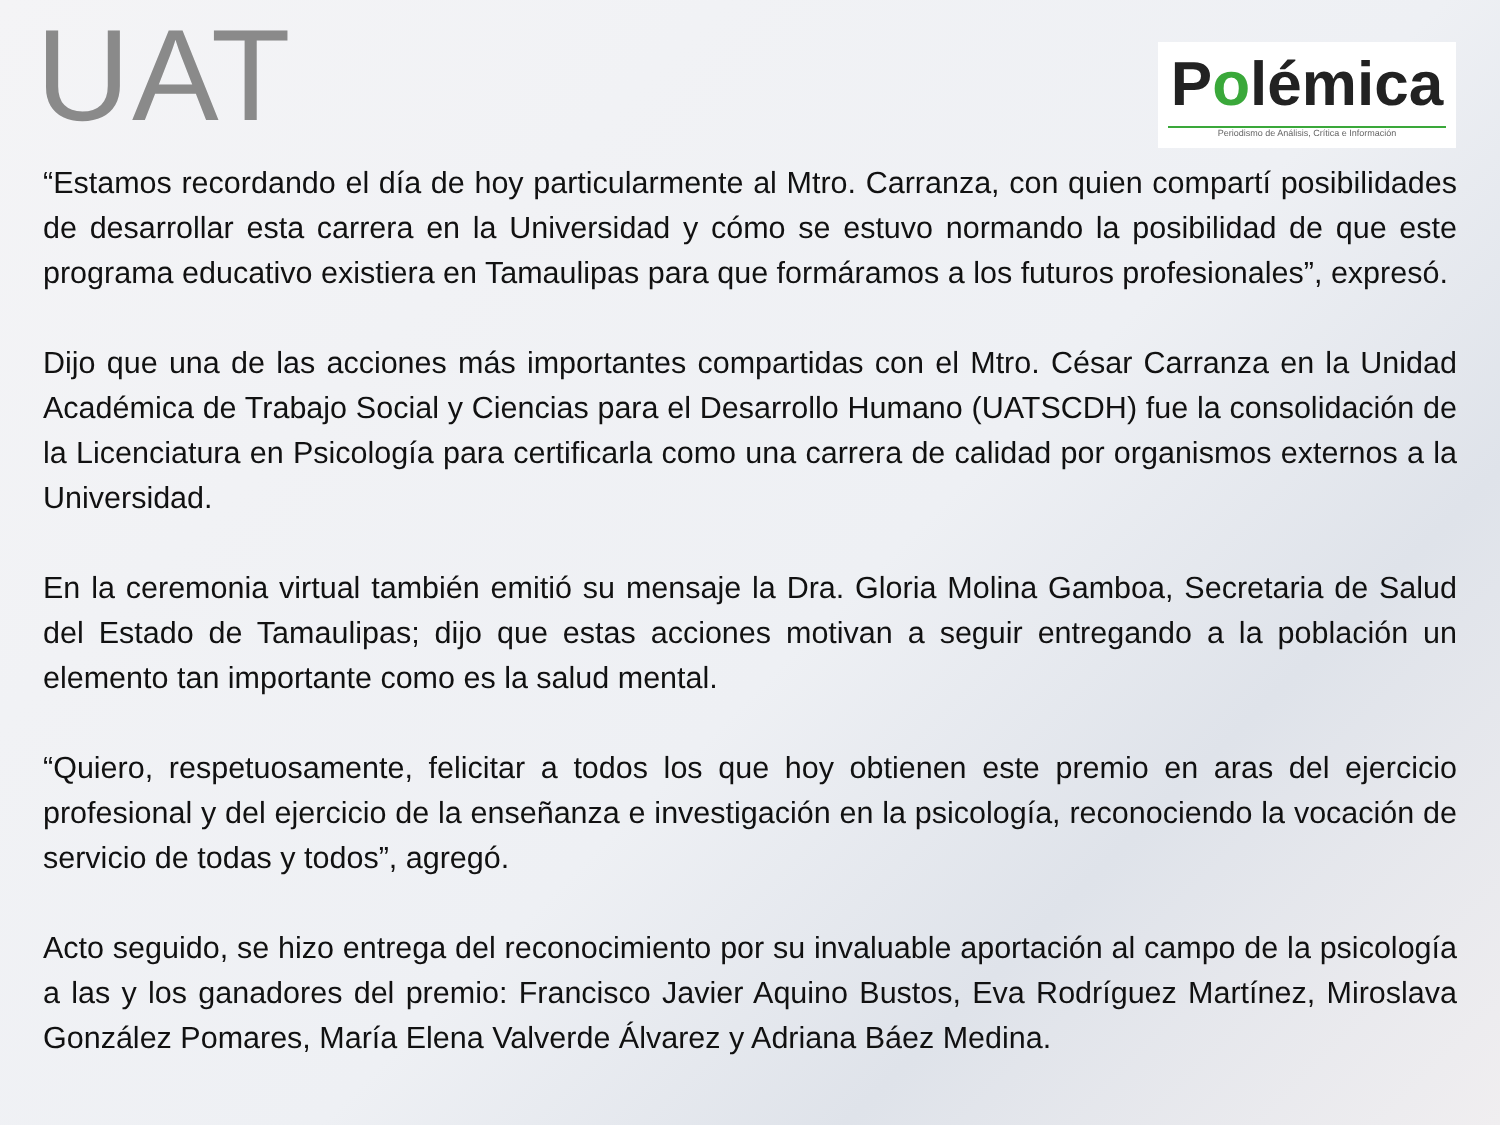UAT
Polémica
Periodismo de Análisis, Crítica e Información
“Estamos recordando el día de hoy particularmente al Mtro. Carranza, con quien compartí posibilidades de desarrollar esta carrera en la Universidad y cómo se estuvo normando la posibilidad de que este programa educativo existiera en Tamaulipas para que formáramos a los futuros profesionales”, expresó.
Dijo que una de las acciones más importantes compartidas con el Mtro. César Carranza en la Unidad Académica de Trabajo Social y Ciencias para el Desarrollo Humano (UATSCDH) fue la consolidación de la Licenciatura en Psicología para certificarla como una carrera de calidad por organismos externos a la Universidad.
En la ceremonia virtual también emitió su mensaje la Dra. Gloria Molina Gamboa, Secretaria de Salud del Estado de Tamaulipas; dijo que estas acciones motivan a seguir entregando a la población un elemento tan importante como es la salud mental.
“Quiero, respetuosamente, felicitar a todos los que hoy obtienen este premio en aras del ejercicio profesional y del ejercicio de la enseñanza e investigación en la psicología, reconociendo la vocación de servicio de todas y todos”, agregó.
Acto seguido, se hizo entrega del reconocimiento por su invaluable aportación al campo de la psicología a las y los ganadores del premio: Francisco Javier Aquino Bustos, Eva Rodríguez Martínez, Miroslava González Pomares, María Elena Valverde Álvarez y Adriana Báez Medina.